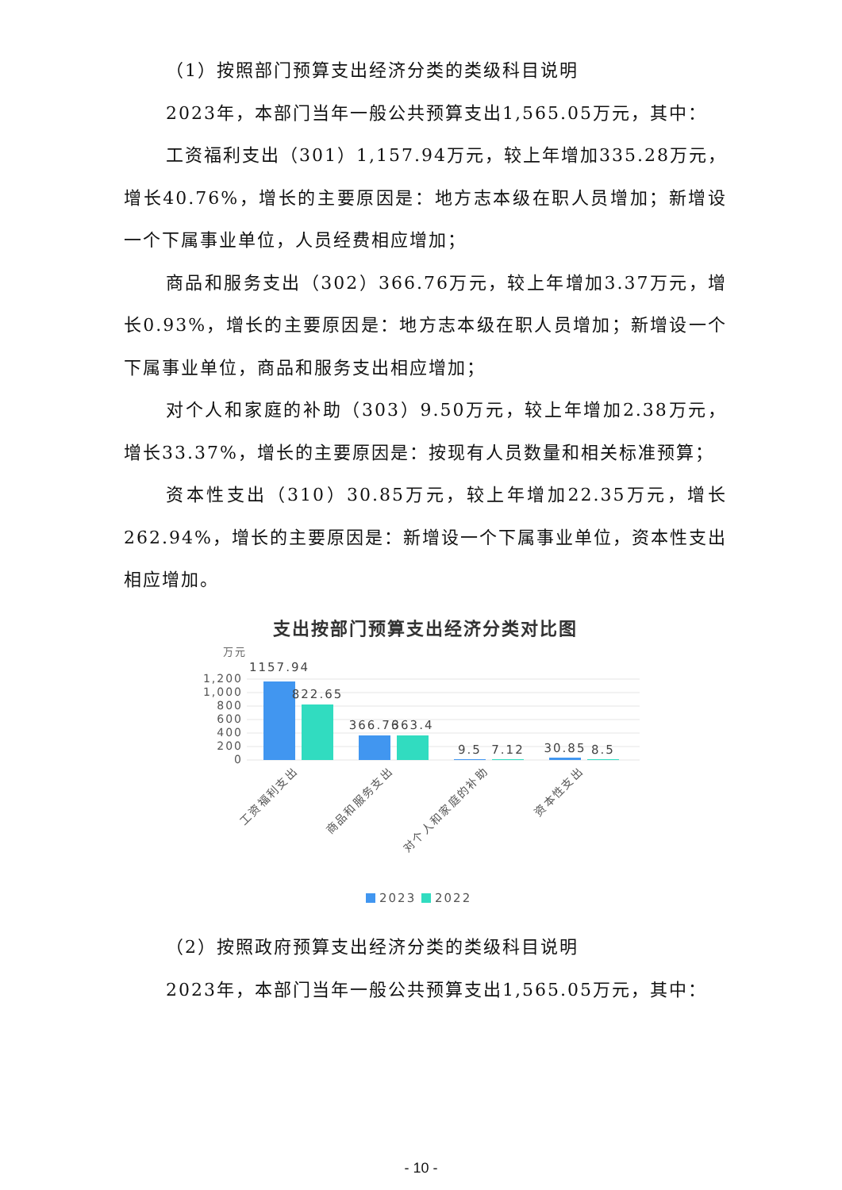（1）按照部门预算支出经济分类的类级科目说明
2023年，本部门当年一般公共预算支出1,565.05万元，其中：
工资福利支出（301）1,157.94万元，较上年增加335.28万元，增长40.76%，增长的主要原因是：地方志本级在职人员增加；新增设一个下属事业单位，人员经费相应增加；
商品和服务支出（302）366.76万元，较上年增加3.37万元，增长0.93%，增长的主要原因是：地方志本级在职人员增加；新增设一个下属事业单位，商品和服务支出相应增加；
对个人和家庭的补助（303）9.50万元，较上年增加2.38万元，增长33.37%，增长的主要原因是：按现有人员数量和相关标准预算；
资本性支出（310）30.85万元，较上年增加22.35万元，增长262.94%，增长的主要原因是：新增设一个下属事业单位，资本性支出相应增加。
支出按部门预算支出经济分类对比图
万元
1,200
1,000
800
600
400
200
0
1157.94
822.65
366.76
363.4
9.5
7.12
30.85
8.5
工资福利支出
商品和服务支出
对个人和家庭的补助
资本性支出
2023
2022
（2）按照政府预算支出经济分类的类级科目说明
2023年，本部门当年一般公共预算支出1,565.05万元，其中：
- 10 -